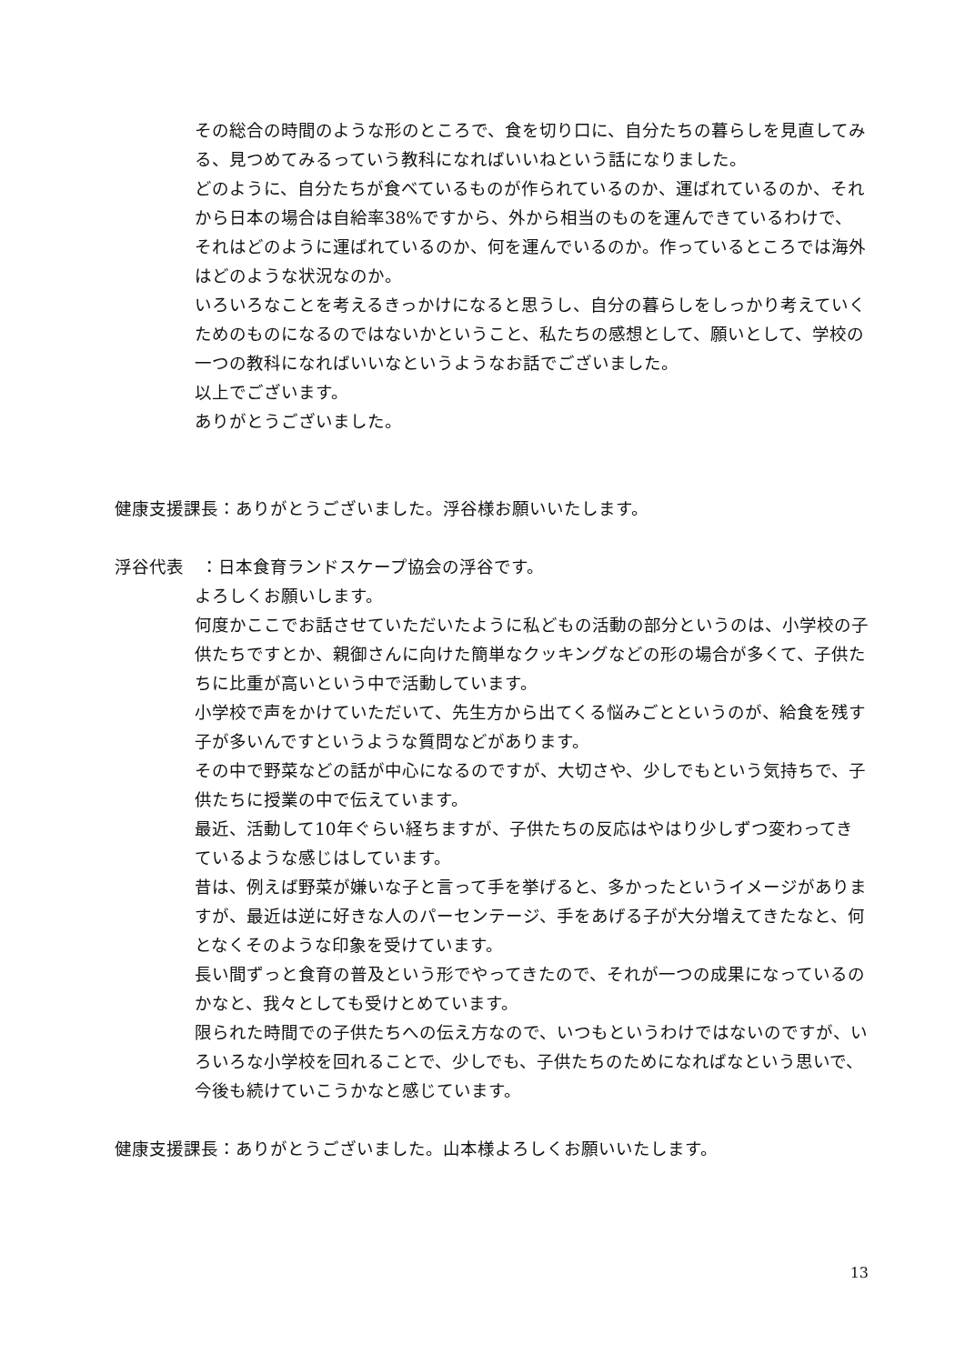その総合の時間のような形のところで、食を切り口に、自分たちの暮らしを見直してみる、見つめてみるっていう教科になればいいねという話になりました。
どのように、自分たちが食べているものが作られているのか、運ばれているのか、それから日本の場合は自給率38%ですから、外から相当のものを運んできているわけで、それはどのように運ばれているのか、何を運んでいるのか。作っているところでは海外はどのような状況なのか。
いろいろなことを考えるきっかけになると思うし、自分の暮らしをしっかり考えていくためのものになるのではないかということ、私たちの感想として、願いとして、学校の一つの教科になればいいなというようなお話でございました。
以上でございます。
ありがとうございました。
健康支援課長：ありがとうございました。浮谷様お願いいたします。
浮谷代表　：日本食育ランドスケープ協会の浮谷です。
よろしくお願いします。
何度かここでお話させていただいたように私どもの活動の部分というのは、小学校の子供たちですとか、親御さんに向けた簡単なクッキングなどの形の場合が多くて、子供たちに比重が高いという中で活動しています。
小学校で声をかけていただいて、先生方から出てくる悩みごとというのが、給食を残す子が多いんですというような質問などがあります。
その中で野菜などの話が中心になるのですが、大切さや、少しでもという気持ちで、子供たちに授業の中で伝えています。
最近、活動して10年ぐらい経ちますが、子供たちの反応はやはり少しずつ変わってきているような感じはしています。
昔は、例えば野菜が嫌いな子と言って手を挙げると、多かったというイメージがありますが、最近は逆に好きな人のパーセンテージ、手をあげる子が大分増えてきたなと、何となくそのような印象を受けています。
長い間ずっと食育の普及という形でやってきたので、それが一つの成果になっているのかなと、我々としても受けとめています。
限られた時間での子供たちへの伝え方なので、いつもというわけではないのですが、いろいろな小学校を回れることで、少しでも、子供たちのためになればなという思いで、今後も続けていこうかなと感じています。
健康支援課長：ありがとうございました。山本様よろしくお願いいたします。
13